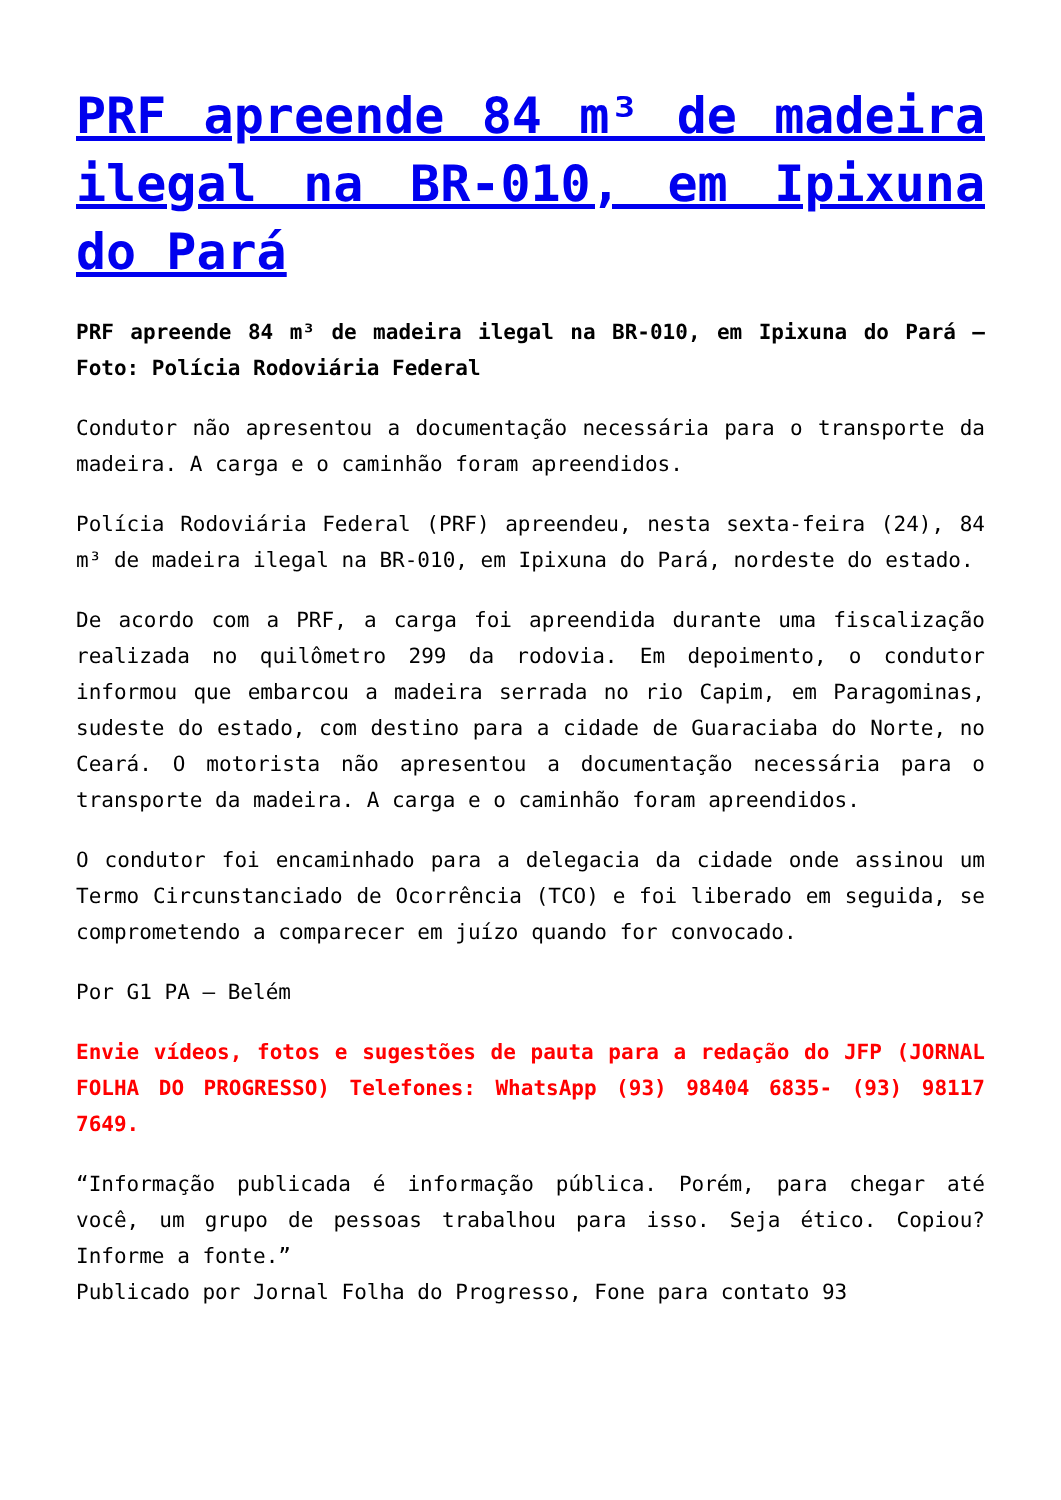PRF apreende 84 m³ de madeira ilegal na BR-010, em Ipixuna do Pará
PRF apreende 84 m³ de madeira ilegal na BR-010, em Ipixuna do Pará – Foto: Polícia Rodoviária Federal
Condutor não apresentou a documentação necessária para o transporte da madeira. A carga e o caminhão foram apreendidos.
Polícia Rodoviária Federal (PRF) apreendeu, nesta sexta-feira (24), 84 m³ de madeira ilegal na BR-010, em Ipixuna do Pará, nordeste do estado.
De acordo com a PRF, a carga foi apreendida durante uma fiscalização realizada no quilômetro 299 da rodovia. Em depoimento, o condutor informou que embarcou a madeira serrada no rio Capim, em Paragominas, sudeste do estado, com destino para a cidade de Guaraciaba do Norte, no Ceará. O motorista não apresentou a documentação necessária para o transporte da madeira. A carga e o caminhão foram apreendidos.
O condutor foi encaminhado para a delegacia da cidade onde assinou um Termo Circunstanciado de Ocorrência (TCO) e foi liberado em seguida, se comprometendo a comparecer em juízo quando for convocado.
Por G1 PA — Belém
Envie vídeos, fotos e sugestões de pauta para a redação do JFP (JORNAL FOLHA DO PROGRESSO) Telefones: WhatsApp (93) 98404 6835- (93) 98117 7649.
“Informação publicada é informação pública. Porém, para chegar até você, um grupo de pessoas trabalhou para isso. Seja ético. Copiou? Informe a fonte.”
Publicado por Jornal Folha do Progresso, Fone para contato 93